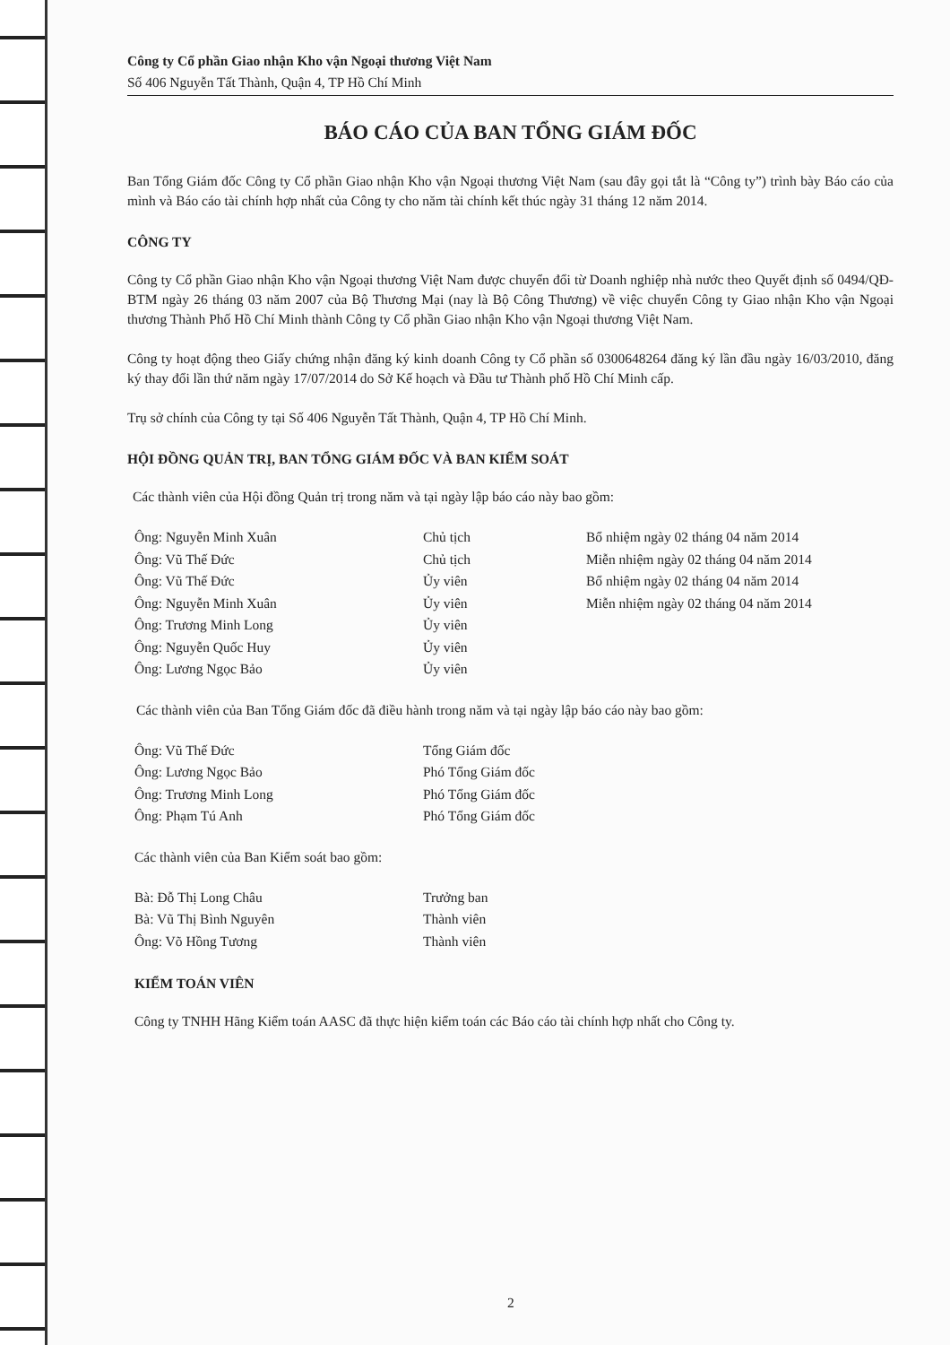Công ty Cổ phần Giao nhận Kho vận Ngoại thương Việt Nam
Số 406 Nguyễn Tất Thành, Quận 4, TP Hồ Chí Minh
BÁO CÁO CỦA BAN TỔNG GIÁM ĐỐC
Ban Tổng Giám đốc Công ty Cổ phần Giao nhận Kho vận Ngoại thương Việt Nam (sau đây gọi tắt là “Công ty”) trình bày Báo cáo của mình và Báo cáo tài chính hợp nhất của Công ty cho năm tài chính kết thúc ngày 31 tháng 12 năm 2014.
CÔNG TY
Công ty Cổ phần Giao nhận Kho vận Ngoại thương Việt Nam được chuyển đổi từ Doanh nghiệp nhà nước theo Quyết định số 0494/QĐ-BTM ngày 26 tháng 03 năm 2007 của Bộ Thương Mại (nay là Bộ Công Thương) về việc chuyển Công ty Giao nhận Kho vận Ngoại thương Thành Phố Hồ Chí Minh thành Công ty Cổ phần Giao nhận Kho vận Ngoại thương Việt Nam.
Công ty hoạt động theo Giấy chứng nhận đăng ký kinh doanh Công ty Cổ phần số 0300648264 đăng ký lần đầu ngày 16/03/2010, đăng ký thay đổi lần thứ năm ngày 17/07/2014 do Sở Kế hoạch và Đầu tư Thành phố Hồ Chí Minh cấp.
Trụ sở chính của Công ty tại Số 406 Nguyễn Tất Thành, Quận 4, TP Hồ Chí Minh.
HỘI ĐỒNG QUẢN TRỊ, BAN TỔNG GIÁM ĐỐC VÀ BAN KIỂM SOÁT
Các thành viên của Hội đồng Quản trị trong năm và tại ngày lập báo cáo này bao gồm:
| Ông: Nguyễn Minh Xuân | Chủ tịch | Bổ nhiệm ngày 02 tháng 04 năm 2014 |
| Ông: Vũ Thế Đức | Chủ tịch | Miễn nhiệm ngày 02 tháng 04 năm 2014 |
| Ông: Vũ Thế Đức | Ủy viên | Bổ nhiệm ngày 02 tháng 04 năm 2014 |
| Ông: Nguyễn Minh Xuân | Ủy viên | Miễn nhiệm ngày 02 tháng 04 năm 2014 |
| Ông: Trương Minh Long | Ủy viên | |
| Ông: Nguyễn Quốc Huy | Ủy viên | |
| Ông: Lương Ngọc Bảo | Ủy viên | |
Các thành viên của Ban Tổng Giám đốc đã điều hành trong năm và tại ngày lập báo cáo này bao gồm:
| Ông: Vũ Thế Đức | Tổng Giám đốc |
| Ông: Lương Ngọc Bảo | Phó Tổng Giám đốc |
| Ông: Trương Minh Long | Phó Tổng Giám đốc |
| Ông: Phạm Tú Anh | Phó Tổng Giám đốc |
Các thành viên của Ban Kiểm soát bao gồm:
| Bà: Đỗ Thị Long Châu | Trưởng ban |
| Bà: Vũ Thị Bình Nguyên | Thành viên |
| Ông: Võ Hồng Tương | Thành viên |
KIỂM TOÁN VIÊN
Công ty TNHH Hãng Kiểm toán AASC đã thực hiện kiểm toán các Báo cáo tài chính hợp nhất cho Công ty.
2